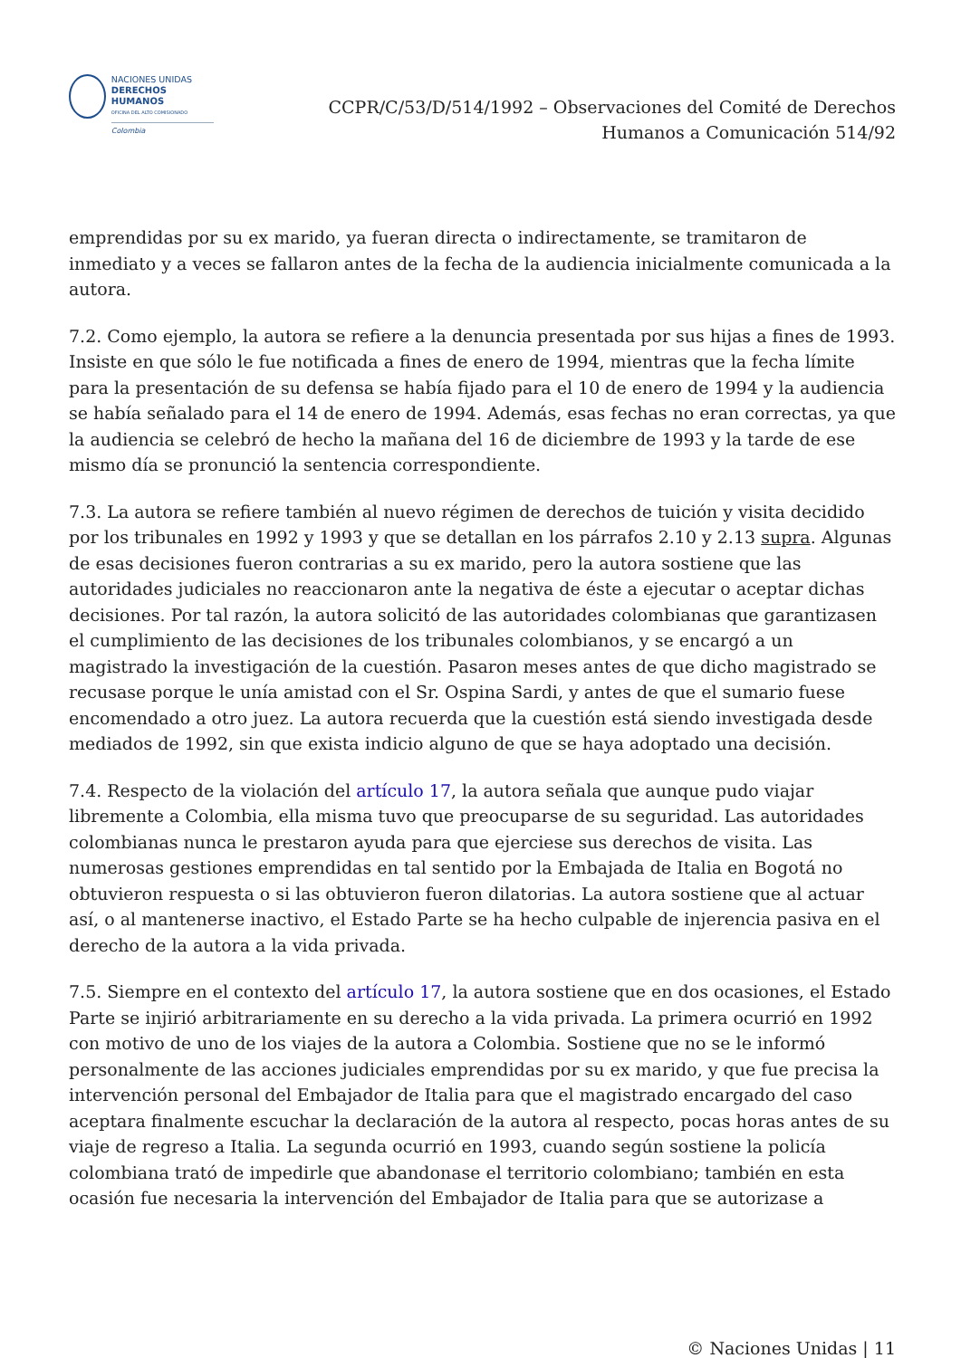NACIONES UNIDAS
DERECHOS HUMANOS
OFICINA DEL ALTO COMISIONADO
Colombia
CCPR/C/53/D/514/1992 – Observaciones del Comité de Derechos
Humanos a Comunicación 514/92
emprendidas por su ex marido, ya fueran directa o indirectamente, se tramitaron de inmediato y a veces se fallaron antes de la fecha de la audiencia inicialmente comunicada a la autora.
7.2. Como ejemplo, la autora se refiere a la denuncia presentada por sus hijas a fines de 1993. Insiste en que sólo le fue notificada a fines de enero de 1994, mientras que la fecha límite para la presentación de su defensa se había fijado para el 10 de enero de 1994 y la audiencia se había señalado para el 14 de enero de 1994. Además, esas fechas no eran correctas, ya que la audiencia se celebró de hecho la mañana del 16 de diciembre de 1993 y la tarde de ese mismo día se pronunció la sentencia correspondiente.
7.3. La autora se refiere también al nuevo régimen de derechos de tuición y visita decidido por los tribunales en 1992 y 1993 y que se detallan en los párrafos 2.10 y 2.13 supra. Algunas de esas decisiones fueron contrarias a su ex marido, pero la autora sostiene que las autoridades judiciales no reaccionaron ante la negativa de éste a ejecutar o aceptar dichas decisiones. Por tal razón, la autora solicitó de las autoridades colombianas que garantizasen el cumplimiento de las decisiones de los tribunales colombianos, y se encargó a un magistrado la investigación de la cuestión. Pasaron meses antes de que dicho magistrado se recusase porque le unía amistad con el Sr. Ospina Sardi, y antes de que el sumario fuese encomendado a otro juez. La autora recuerda que la cuestión está siendo investigada desde mediados de 1992, sin que exista indicio alguno de que se haya adoptado una decisión.
7.4. Respecto de la violación del artículo 17, la autora señala que aunque pudo viajar libremente a Colombia, ella misma tuvo que preocuparse de su seguridad. Las autoridades colombianas nunca le prestaron ayuda para que ejerciese sus derechos de visita. Las numerosas gestiones emprendidas en tal sentido por la Embajada de Italia en Bogotá no obtuvieron respuesta o si las obtuvieron fueron dilatorias. La autora sostiene que al actuar así, o al mantenerse inactivo, el Estado Parte se ha hecho culpable de injerencia pasiva en el derecho de la autora a la vida privada.
7.5. Siempre en el contexto del artículo 17, la autora sostiene que en dos ocasiones, el Estado Parte se injirió arbitrariamente en su derecho a la vida privada. La primera ocurrió en 1992 con motivo de uno de los viajes de la autora a Colombia. Sostiene que no se le informó personalmente de las acciones judiciales emprendidas por su ex marido, y que fue precisa la intervención personal del Embajador de Italia para que el magistrado encargado del caso aceptara finalmente escuchar la declaración de la autora al respecto, pocas horas antes de su viaje de regreso a Italia. La segunda ocurrió en 1993, cuando según sostiene la policía colombiana trató de impedirle que abandonase el territorio colombiano; también en esta ocasión fue necesaria la intervención del Embajador de Italia para que se autorizase a
© Naciones Unidas | 11